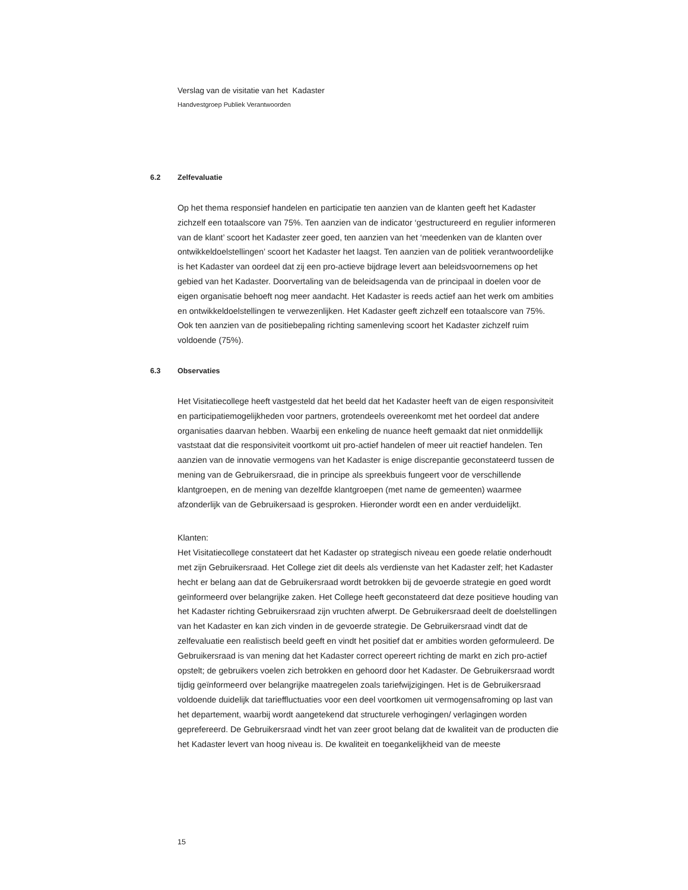Verslag van de visitatie van het Kadaster
Handvestgroep Publiek Verantwoorden
6.2 Zelfevaluatie
Op het thema responsief handelen en participatie ten aanzien van de klanten geeft het Kadaster zichzelf een totaalscore van 75%. Ten aanzien van de indicator ‘gestructureerd en regulier informeren van de klant’ scoort het Kadaster zeer goed, ten aanzien van het ‘meedenken van de klanten over ontwikkeldoelstellingen’ scoort het Kadaster het laagst. Ten aanzien van de politiek verantwoordelijke is het Kadaster van oordeel dat zij een pro-actieve bijdrage levert aan beleidsvoornemens op het gebied van het Kadaster. Doorvertaling van de beleidsagenda van de principaal in doelen voor de eigen organisatie behoeft nog meer aandacht. Het Kadaster is reeds actief aan het werk om ambities en ontwikkeldoelstellingen te verwezenlijken. Het Kadaster geeft zichzelf een totaalscore van 75%. Ook ten aanzien van de positiebepaling richting samenleving scoort het Kadaster zichzelf ruim voldoende (75%).
6.3 Observaties
Het Visitatiecollege heeft vastgesteld dat het beeld dat het Kadaster heeft van de eigen responsiviteit en participatiemogelijkheden voor partners, grotendeels overeenkomt met het oordeel dat andere organisaties daarvan hebben. Waarbij een enkeling de nuance heeft gemaakt dat niet onmiddellijk vaststaat dat die responsiviteit voortkomt uit pro-actief handelen of meer uit reactief handelen. Ten aanzien van de innovatie vermogens van het Kadaster is enige discrepantie geconstateerd tussen de mening van de Gebruikersraad, die in principe als spreekbuis fungeert voor de verschillende klantgroepen, en de mening van dezelfde klantgroepen (met name de gemeenten) waarmee afzonderlijk van de Gebruikersaad is gesproken. Hieronder wordt een en ander verduidelijkt.
Klanten:
Het Visitatiecollege constateert dat het Kadaster op strategisch niveau een goede relatie onderhoudt met zijn Gebruikersraad. Het College ziet dit deels als verdienste van het Kadaster zelf; het Kadaster hecht er belang aan dat de Gebruikersraad wordt betrokken bij de gevoerde strategie en goed wordt geïnformeerd over belangrijke zaken. Het College heeft geconstateerd dat deze positieve houding van het Kadaster richting Gebruikersraad zijn vruchten afwerpt. De Gebruikersraad deelt de doelstellingen van het Kadaster en kan zich vinden in de gevoerde strategie. De Gebruikersraad vindt dat de zelfevaluatie een realistisch beeld geeft en vindt het positief dat er ambities worden geformuleerd. De Gebruikersraad is van mening dat het Kadaster correct opereert richting de markt en zich pro-actief opstelt; de gebruikers voelen zich betrokken en gehoord door het Kadaster. De Gebruikersraad wordt tijdig geïnformeerd over belangrijke maatregelen zoals tariefwijzigingen. Het is de Gebruikersraad voldoende duidelijk dat tarieffluctuaties voor een deel voortkomen uit vermogensafroming op last van het departement, waarbij wordt aangetekend dat structurele verhogingen/ verlagingen worden geprefereerd. De Gebruikersraad vindt het van zeer groot belang dat de kwaliteit van de producten die het Kadaster levert van hoog niveau is. De kwaliteit en toegankelijkheid van de meeste
15